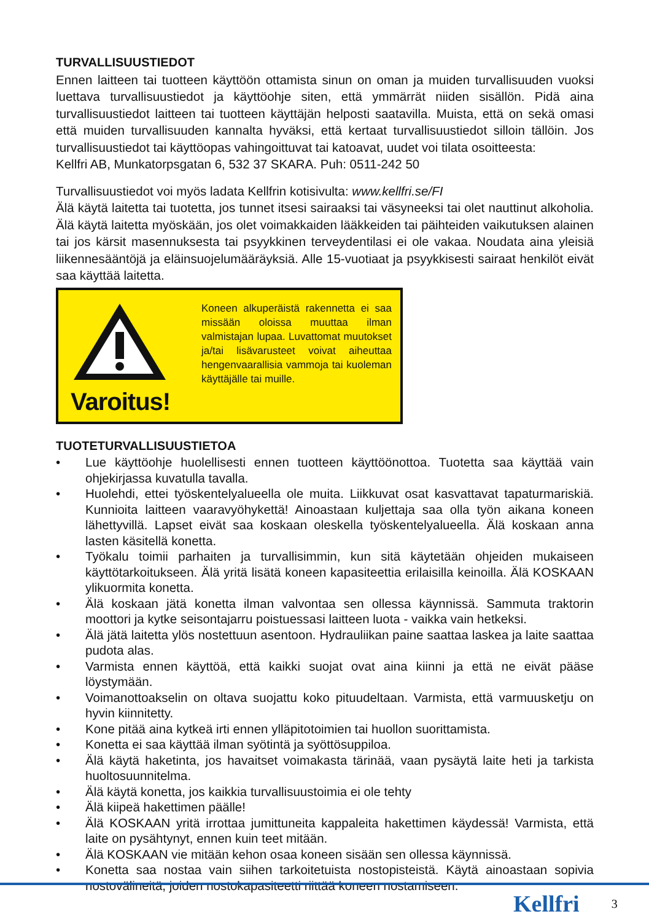TURVALLISUUSTIEDOT
Ennen laitteen tai tuotteen käyttöön ottamista sinun on oman ja muiden turvallisuuden vuoksi luettava turvallisuustiedot ja käyttöohje siten, että ymmärrät niiden sisällön. Pidä aina turvallisuustiedot laitteen tai tuotteen käyttäjän helposti saatavilla. Muista, että on sekä omasi että muiden turvallisuuden kannalta hyväksi, että kertaat turvallisuustiedot silloin tällöin. Jos turvallisuustiedot tai käyttöopas vahingoittuvat tai katoavat, uudet voi tilata osoitteesta:
Kellfri AB, Munkatorpsgatan 6, 532 37 SKARA. Puh: 0511-242 50
Turvallisuustiedot voi myös ladata Kellfrin kotisivulta: www.kellfri.se/FI
Älä käytä laitetta tai tuotetta, jos tunnet itsesi sairaaksi tai väsyneeksi tai olet nauttinut alkoholia. Älä käytä laitetta myöskään, jos olet voimakkaiden lääkkeiden tai päihteiden vaikutuksen alainen tai jos kärsit masennuksesta tai psyykkinen terveydentilasi ei ole vakaa. Noudata aina yleisiä liikennesääntöjä ja eläinsuojelumääräyksiä. Alle 15-vuotiaat ja psyykkisesti sairaat henkilöt eivät saa käyttää laitetta.
Varoitus!
Koneen alkuperäistä rakennetta ei saa missään oloissa muuttaa ilman valmistajan lupaa. Luvattomat muutokset ja/tai lisävarusteet voivat aiheuttaa hengenvaarallisia vammoja tai kuoleman käyttäjälle tai muille.
TUOTETURVALLISUUSTIETOA
• Lue käyttöohje huolellisesti ennen tuotteen käyttöönottoa. Tuotetta saa käyttää vain ohjekirjassa kuvatulla tavalla.
• Huolehdi, ettei työskentelyalueella ole muita. Liikkuvat osat kasvattavat tapaturmariskiä. Kunnioita laitteen vaaravyöhykettä! Ainoastaan kuljettaja saa olla työn aikana koneen lähettyvillä. Lapset eivät saa koskaan oleskella työskentelyalueella. Älä koskaan anna lasten käsitellä konetta.
• Työkalu toimii parhaiten ja turvallisimmin, kun sitä käytetään ohjeiden mukaiseen käyttötarkoitukseen. Älä yritä lisätä koneen kapasiteettia erilaisilla keinoilla. Älä KOSKAAN ylikuormita konetta.
• Älä koskaan jätä konetta ilman valvontaa sen ollessa käynnissä. Sammuta traktorin moottori ja kytke seisontajarru poistuessasi laitteen luota - vaikka vain hetkeksi.
• Älä jätä laitetta ylös nostettuun asentoon. Hydrauliikan paine saattaa laskea ja laite saattaa pudota alas.
• Varmista ennen käyttöä, että kaikki suojat ovat aina kiinni ja että ne eivät pääse löystymään.
• Voimanottoakselin on oltava suojattu koko pituudeltaan. Varmista, että varmuusketju on hyvin kiinnitetty.
• Kone pitää aina kytkeä irti ennen ylläpitotoimien tai huollon suorittamista.
• Konetta ei saa käyttää ilman syötintä ja syöttösuppiloa.
• Älä käytä haketinta, jos havaitset voimakasta tärinää, vaan pysäytä laite heti ja tarkista huoltosuunnitelma.
• Älä käytä konetta, jos kaikkia turvallisuustoimia ei ole tehty
• Älä kiipeä hakettimen päälle!
• Älä KOSKAAN yritä irrottaa jumittuneita kappaleita hakettimen käydessä! Varmista, että laite on pysähtynyt, ennen kuin teet mitään.
• Älä KOSKAAN vie mitään kehon osaa koneen sisään sen ollessa käynnissä.
• Konetta saa nostaa vain siihen tarkoitetuista nostopisteistä. Käytä ainoastaan sopivia nostovälineitä, joiden nostokapasiteetti riittää koneen nostamiseen.
Kellfri 3